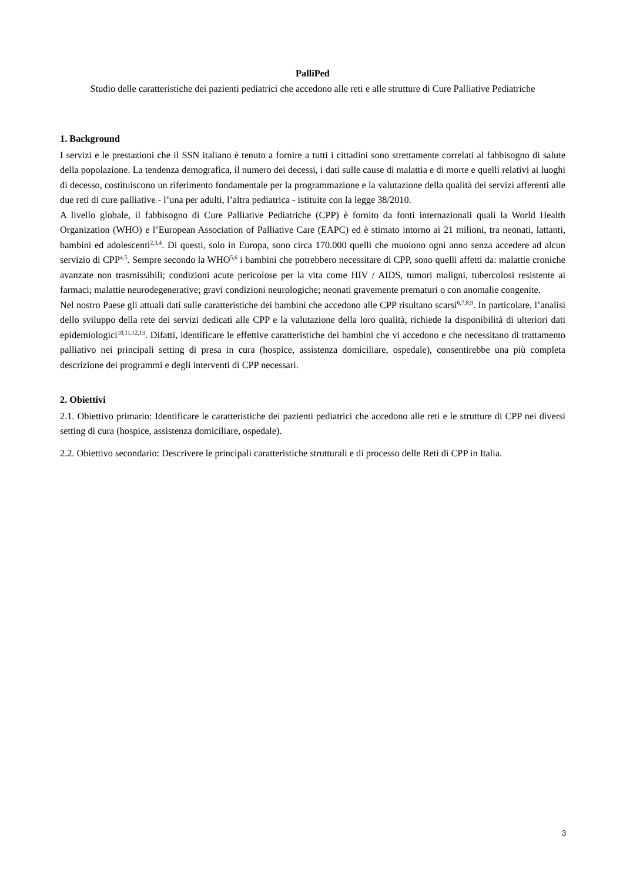PalliPed
Studio delle caratteristiche dei pazienti pediatrici che accedono alle reti e alle strutture di Cure Palliative Pediatriche
1. Background
I servizi e le prestazioni che il SSN italiano è tenuto a fornire a tutti i cittadini sono strettamente correlati al fabbisogno di salute della popolazione. La tendenza demografica, il numero dei decessi, i dati sulle cause di malattia e di morte e quelli relativi ai luoghi di decesso, costituiscono un riferimento fondamentale per la programmazione e la valutazione della qualità dei servizi afferenti alle due reti di cure palliative - l’una per adulti, l’altra pediatrica - istituite con la legge 38/2010.
A livello globale, il fabbisogno di Cure Palliative Pediatriche (CPP) è fornito da fonti internazionali quali la World Health Organization (WHO) e l’European Association of Palliative Care (EAPC) ed è stimato intorno ai 21 milioni, tra neonati, lattanti, bambini ed adolescenti<sup>2,3,4</sup>. Di questi, solo in Europa, sono circa 170.000 quelli che muoiono ogni anno senza accedere ad alcun servizio di CPP<sup>4,5</sup>. Sempre secondo la WHO<sup>5,6</sup> i bambini che potrebbero necessitare di CPP, sono quelli affetti da: malattie croniche avanzate non trasmissibili; condizioni acute pericolose per la vita come HIV / AIDS, tumori maligni, tubercolosi resistente ai farmaci; malattie neurodegenerative; gravi condizioni neurologiche; neonati gravemente prematuri o con anomalie congenite.
Nel nostro Paese gli attuali dati sulle caratteristiche dei bambini che accedono alle CPP risultano scarsi<sup>6,7,8,9</sup>. In particolare, l’analisi dello sviluppo della rete dei servizi dedicati alle CPP e la valutazione della loro qualità, richiede la disponibilità di ulteriori dati epidemiologici<sup>10,11,12,13</sup>. Difatti, identificare le effettive caratteristiche dei bambini che vi accedono e che necessitano di trattamento palliativo nei principali setting di presa in cura (hospice, assistenza domiciliare, ospedale), consentirebbe una più completa descrizione dei programmi e degli interventi di CPP necessari.
2. Obiettivi
2.1. Obiettivo primario: Identificare le caratteristiche dei pazienti pediatrici che accedono alle reti e le strutture di CPP nei diversi setting di cura (hospice, assistenza domiciliare, ospedale).
2.2. Obiettivo secondario: Descrivere le principali caratteristiche strutturali e di processo delle Reti di CPP in Italia.
3